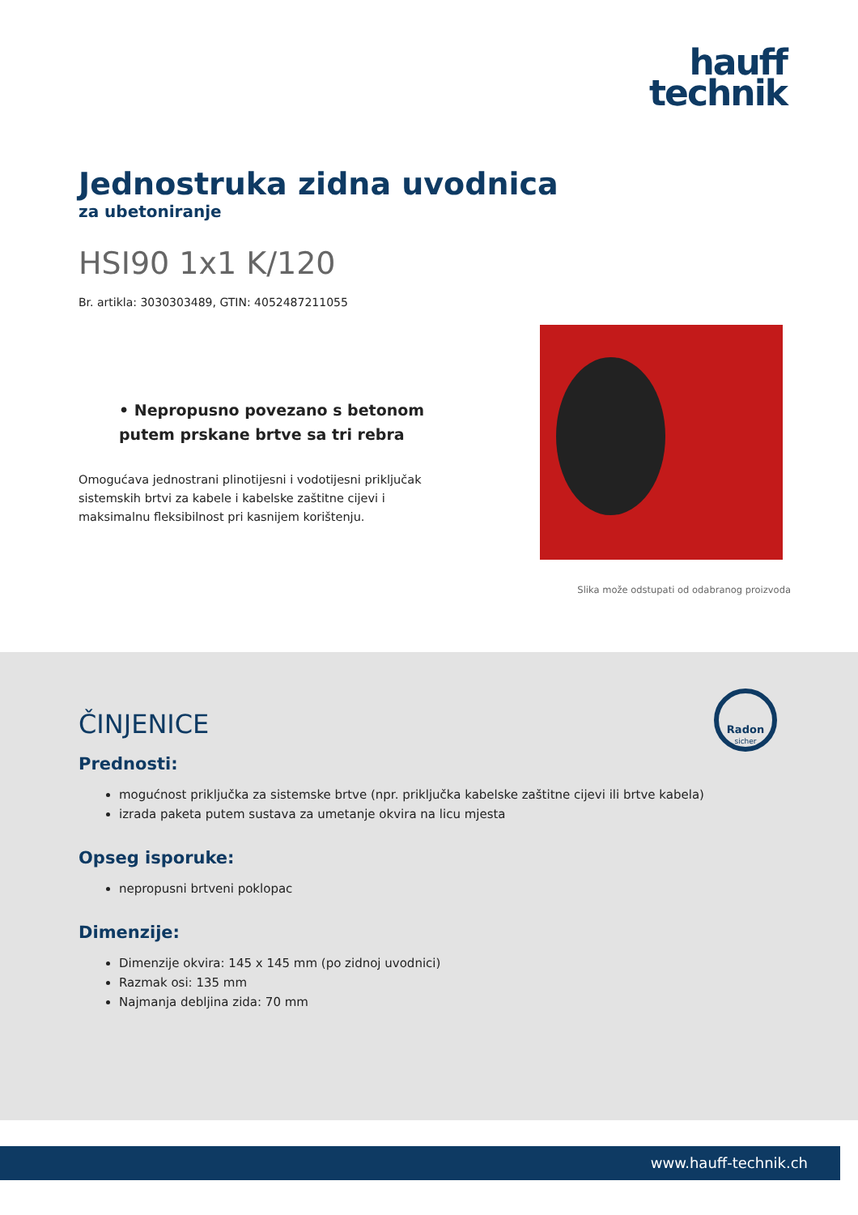hauff
technik
Jednostruka zidna uvodnica
za ubetoniranje
HSI90 1x1 K/120
Br. artikla: 3030303489, GTIN: 4052487211055
• Nepropusno povezano s betonom putem prskane brtve sa tri rebra
Omogućava jednostrani plinotijesni i vodotijesni priključak sistemskih brtvi za kabele i kabelske zaštitne cijevi i maksimalnu fleksibilnost pri kasnijem korištenju.
Slika može odstupati od odabranog proizvoda
Radon
sicher
ČINJENICE
Prednosti:
mogućnost priključka za sistemske brtve (npr. priključka kabelske zaštitne cijevi ili brtve kabela)
izrada paketa putem sustava za umetanje okvira na licu mjesta
Opseg isporuke:
nepropusni brtveni poklopac
Dimenzije:
Dimenzije okvira: 145 x 145 mm (po zidnoj uvodnici)
Razmak osi: 135 mm
Najmanja debljina zida: 70 mm
www.hauff-technik.ch